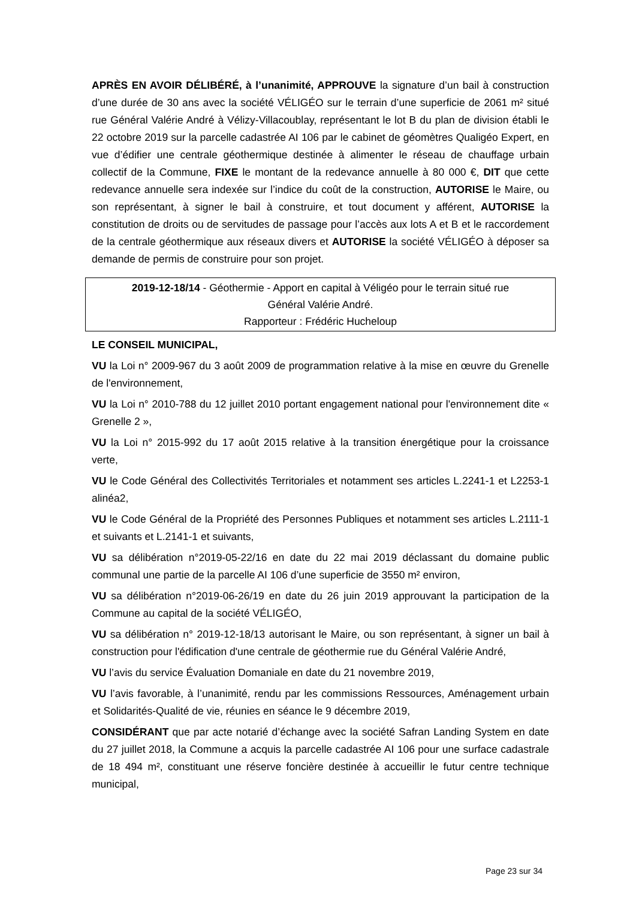APRÈS EN AVOIR DÉLIBÉRÉ, à l’unanimité, APPROUVE la signature d’un bail à construction d’une durée de 30 ans avec la société VÉLIGÉO sur le terrain d’une superficie de 2061 m² situé rue Général Valérie André à Vélizy-Villacoublay, représentant le lot B du plan de division établi le 22 octobre 2019 sur la parcelle cadastrée AI 106 par le cabinet de géomètres Qualigéo Expert, en vue d’édifier une centrale géothermique destinée à alimenter le réseau de chauffage urbain collectif de la Commune, FIXE le montant de la redevance annuelle à 80 000 €, DIT que cette redevance annuelle sera indexée sur l’indice du coût de la construction, AUTORISE le Maire, ou son représentant, à signer le bail à construire, et tout document y afférent, AUTORISE la constitution de droits ou de servitudes de passage pour l’accès aux lots A et B et le raccordement de la centrale géothermique aux réseaux divers et AUTORISE la société VÉLIGÉO à déposer sa demande de permis de construire pour son projet.
2019-12-18/14 - Géothermie - Apport en capital à Véligéo pour le terrain situé rue
Général Valérie André.
Rapporteur : Frédéric Hucheloup
LE CONSEIL MUNICIPAL,
VU la Loi n° 2009-967 du 3 août 2009 de programmation relative à la mise en œuvre du Grenelle de l'environnement,
VU la Loi n° 2010-788 du 12 juillet 2010 portant engagement national pour l'environnement dite « Grenelle 2 »,
VU la Loi n° 2015-992 du 17 août 2015 relative à la transition énergétique pour la croissance verte,
VU le Code Général des Collectivités Territoriales et notamment ses articles L.2241-1 et L2253-1 alinéa2,
VU le Code Général de la Propriété des Personnes Publiques et notamment ses articles L.2111-1 et suivants et L.2141-1 et suivants,
VU sa délibération n°2019-05-22/16 en date du 22 mai 2019 déclassant du domaine public communal une partie de la parcelle AI 106 d’une superficie de 3550 m² environ,
VU sa délibération n°2019-06-26/19 en date du 26 juin 2019 approuvant la participation de la Commune au capital de la société VÉLIGÉO,
VU sa délibération n° 2019-12-18/13 autorisant le Maire, ou son représentant, à signer un bail à construction pour l'édification d'une centrale de géothermie rue du Général Valérie André,
VU l’avis du service Évaluation Domaniale en date du 21 novembre 2019,
VU l’avis favorable, à l’unanimité, rendu par les commissions Ressources, Aménagement urbain et Solidarités-Qualité de vie, réunies en séance le 9 décembre 2019,
CONSIDÉRANT que par acte notarié d’échange avec la société Safran Landing System en date du 27 juillet 2018, la Commune a acquis la parcelle cadastrée AI 106 pour une surface cadastrale de 18 494 m², constituant une réserve foncière destinée à accueillir le futur centre technique municipal,
Page 23 sur 34